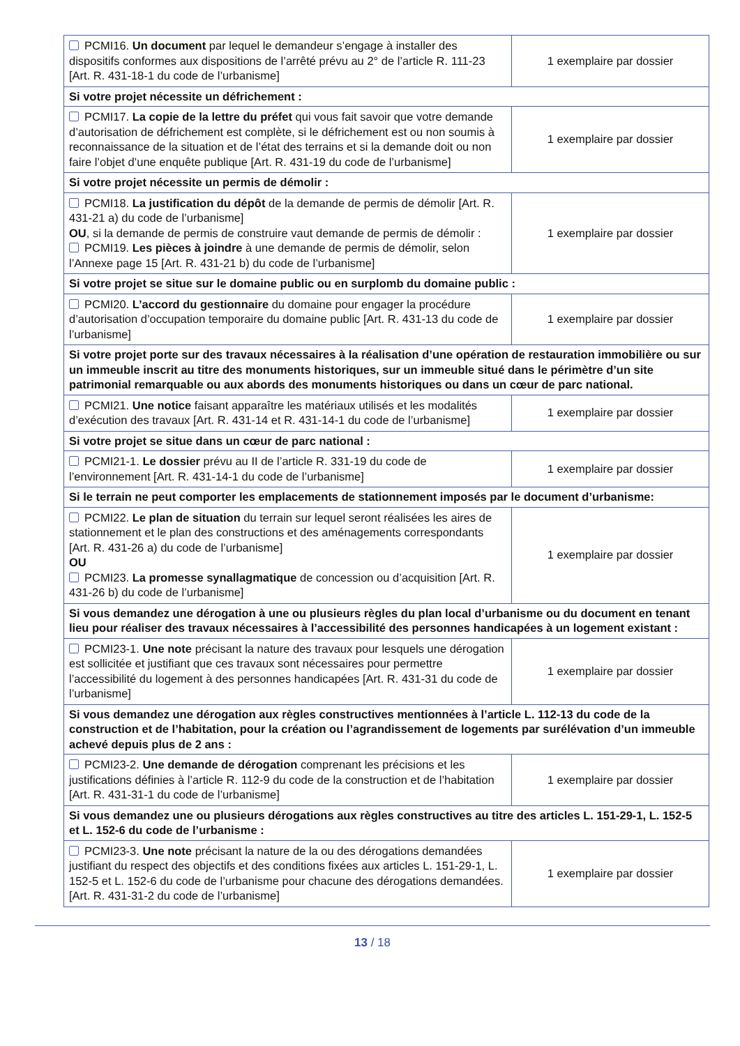| PCMI16. Un document par lequel le demandeur s’engage à installer des dispositifs conformes aux dispositions de l’arrêté prévu au 2° de l’article R. 111-23 [Art. R. 431-18-1 du code de l’urbanisme] | 1 exemplaire par dossier |
| Si votre projet nécessite un défrichement : | |
| PCMI17. La copie de la lettre du préfet qui vous fait savoir que votre demande d’autorisation de défrichement est complète, si le défrichement est ou non soumis à reconnaissance de la situation et de l’état des terrains et si la demande doit ou non faire l’objet d’une enquête publique [Art. R. 431-19 du code de l’urbanisme] | 1 exemplaire par dossier |
| Si votre projet nécessite un permis de démolir : | |
| PCMI18. La justification du dépôt de la demande de permis de démolir [Art. R. 431-21 a) du code de l’urbanisme] OU , si la demande de permis de construire vaut demande de permis de démolir : PCMI19. Les pièces à joindre à une demande de permis de démolir, selon l’Annexe page 15 [Art. R. 431-21 b) du code de l’urbanisme] | 1 exemplaire par dossier |
| Si votre projet se situe sur le domaine public ou en surplomb du domaine public : | |
| PCMI20. L’accord du gestionnaire du domaine pour engager la procédure d’autorisation d’occupation temporaire du domaine public [Art. R. 431-13 du code de l’urbanisme] | 1 exemplaire par dossier |
| Si votre projet porte sur des travaux nécessaires à la réalisation d’une opération de restauration immobilière ou sur un immeuble inscrit au titre des monuments historiques, sur un immeuble situé dans le périmètre d’un site patrimonial remarquable ou aux abords des monuments historiques ou dans un cœur de parc national. | |
| PCMI21. Une notice faisant apparaître les matériaux utilisés et les modalités d’exécution des travaux [Art. R. 431-14 et R. 431-14-1 du code de l’urbanisme] | 1 exemplaire par dossier |
| Si votre projet se situe dans un cœur de parc national : | |
| PCMI21-1. Le dossier prévu au II de l’article R. 331-19 du code de l’environnement [Art. R. 431-14-1 du code de l’urbanisme] | 1 exemplaire par dossier |
| Si le terrain ne peut comporter les emplacements de stationnement imposés par le document d’urbanisme: | |
| PCMI22. Le plan de situation du terrain sur lequel seront réalisées les aires de stationnement et le plan des constructions et des aménagements correspondants [Art. R. 431-26 a) du code de l’urbanisme] OU PCMI23. La promesse synallagmatique de concession ou d’acquisition [Art. R. 431-26 b) du code de l’urbanisme] | 1 exemplaire par dossier |
| Si vous demandez une dérogation à une ou plusieurs règles du plan local d’urbanisme ou du document en tenant lieu pour réaliser des travaux nécessaires à l’accessibilité des personnes handicapées à un logement existant : | |
| PCMI23-1. Une note précisant la nature des travaux pour lesquels une dérogation est sollicitée et justifiant que ces travaux sont nécessaires pour permettre l’accessibilité du logement à des personnes handicapées [Art. R. 431-31 du code de l’urbanisme] | 1 exemplaire par dossier |
| Si vous demandez une dérogation aux règles constructives mentionnées à l’article L. 112-13 du code de la construction et de l’habitation, pour la création ou l’agrandissement de logements par surélévation d’un immeuble achevé depuis plus de 2 ans : | |
| PCMI23-2. Une demande de dérogation comprenant les précisions et les justifications définies à l’article R. 112-9 du code de la construction et de l’habitation [Art. R. 431-31-1 du code de l’urbanisme] | 1 exemplaire par dossier |
| Si vous demandez une ou plusieurs dérogations aux règles constructives au titre des articles L. 151-29-1, L. 152-5 et L. 152-6 du code de l’urbanisme : | |
| PCMI23-3. Une note précisant la nature de la ou des dérogations demandées justifiant du respect des objectifs et des conditions fixées aux articles L. 151-29-1, L. 152-5 et L. 152-6 du code de l’urbanisme pour chacune des dérogations demandées. [Art. R. 431-31-2 du code de l’urbanisme] | 1 exemplaire par dossier |
13 / 18